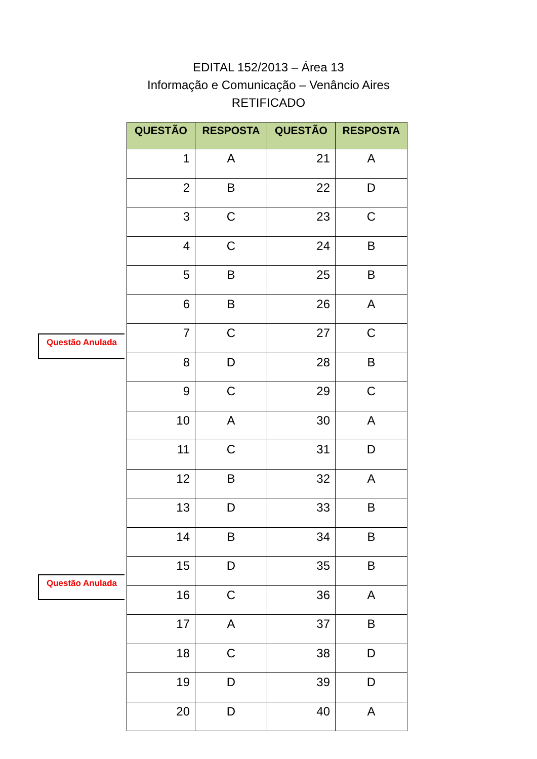EDITAL 152/2013 – Área 13
Informação e Comunicação – Venâncio Aires
RETIFICADO
Questão Anulada
Questão Anulada
| QUESTÃO | RESPOSTA | QUESTÃO | RESPOSTA |
| --- | --- | --- | --- |
| 1 | A | 21 | A |
| 2 | B | 22 | D |
| 3 | C | 23 | C |
| 4 | C | 24 | B |
| 5 | B | 25 | B |
| 6 | B | 26 | A |
| 7 | C | 27 | C |
| 8 | D | 28 | B |
| 9 | C | 29 | C |
| 10 | A | 30 | A |
| 11 | C | 31 | D |
| 12 | B | 32 | A |
| 13 | D | 33 | B |
| 14 | B | 34 | B |
| 15 | D | 35 | B |
| 16 | C | 36 | A |
| 17 | A | 37 | B |
| 18 | C | 38 | D |
| 19 | D | 39 | D |
| 20 | D | 40 | A |